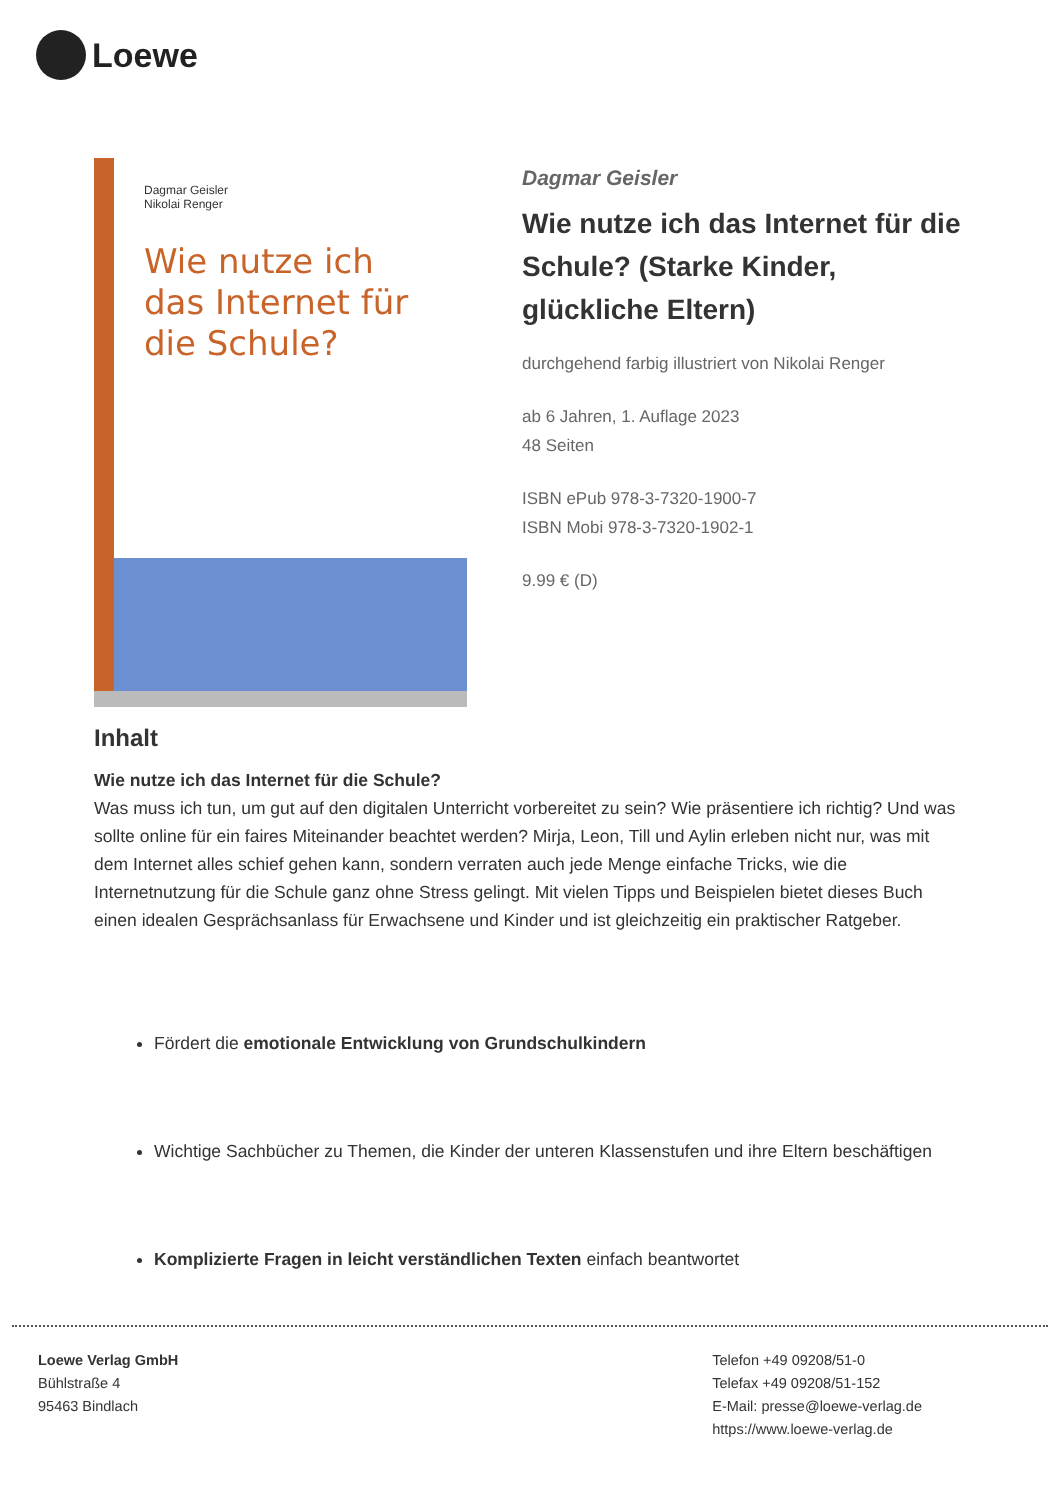Loewe
Dagmar Geisler
Nikolai Renger
Wie nutze ich das Internet für die Schule?
Dagmar Geisler
Wie nutze ich das Internet für die Schule? (Starke Kinder, glückliche Eltern)
durchgehend farbig illustriert von Nikolai Renger
ab 6 Jahren, 1. Auflage 2023
48 Seiten
ISBN ePub 978-3-7320-1900-7
ISBN Mobi 978-3-7320-1902-1
9.99 € (D)
Inhalt
Wie nutze ich das Internet für die Schule?
Was muss ich tun, um gut auf den digitalen Unterricht vorbereitet zu sein? Wie präsentiere ich richtig? Und was sollte online für ein faires Miteinander beachtet werden? Mirja, Leon, Till und Aylin erleben nicht nur, was mit dem Internet alles schief gehen kann, sondern verraten auch jede Menge einfache Tricks, wie die Internetnutzung für die Schule ganz ohne Stress gelingt. Mit vielen Tipps und Beispielen bietet dieses Buch einen idealen Gesprächsanlass für Erwachsene und Kinder und ist gleichzeitig ein praktischer Ratgeber.
Fördert die emotionale Entwicklung von Grundschulkindern
Wichtige Sachbücher zu Themen, die Kinder der unteren Klassenstufen und ihre Eltern beschäftigen
Komplizierte Fragen in leicht verständlichen Texten einfach beantwortet
Loewe Verlag GmbH
Bühlstraße 4
95463 Bindlach
Telefon +49 09208/51-0
Telefax +49 09208/51-152
E-Mail: presse@loewe-verlag.de
https://www.loewe-verlag.de